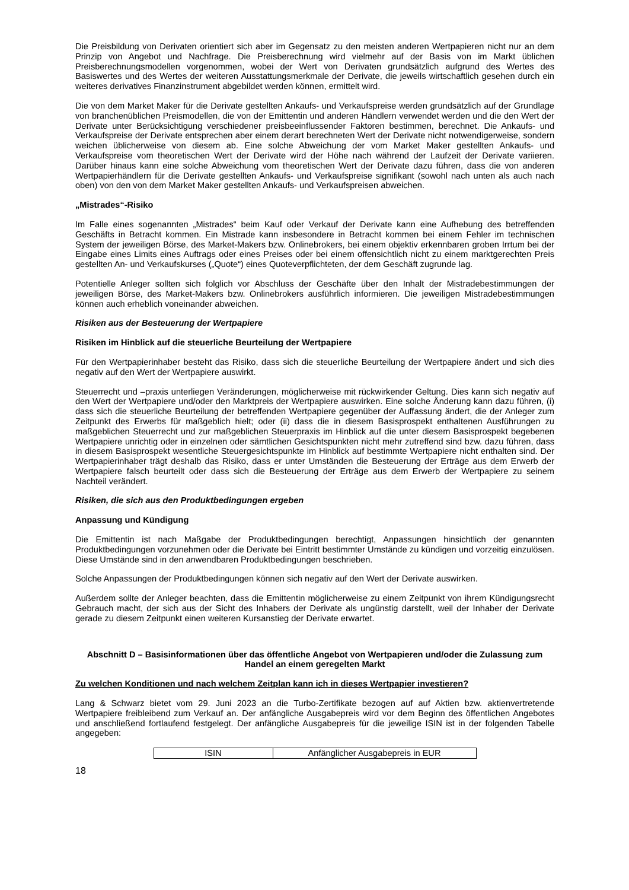Die Preisbildung von Derivaten orientiert sich aber im Gegensatz zu den meisten anderen Wertpapieren nicht nur an dem Prinzip von Angebot und Nachfrage. Die Preisberechnung wird vielmehr auf der Basis von im Markt üblichen Preisberechnungsmodellen vorgenommen, wobei der Wert von Derivaten grundsätzlich aufgrund des Wertes des Basiswertes und des Wertes der weiteren Ausstattungsmerkmale der Derivate, die jeweils wirtschaftlich gesehen durch ein weiteres derivatives Finanzinstrument abgebildet werden können, ermittelt wird.
Die von dem Market Maker für die Derivate gestellten Ankaufs- und Verkaufspreise werden grundsätzlich auf der Grundlage von branchenüblichen Preismodellen, die von der Emittentin und anderen Händlern verwendet werden und die den Wert der Derivate unter Berücksichtigung verschiedener preisbeeinflussender Faktoren bestimmen, berechnet. Die Ankaufs- und Verkaufspreise der Derivate entsprechen aber einem derart berechneten Wert der Derivate nicht notwendigerweise, sondern weichen üblicherweise von diesem ab. Eine solche Abweichung der vom Market Maker gestellten Ankaufs- und Verkaufspreise vom theoretischen Wert der Derivate wird der Höhe nach während der Laufzeit der Derivate variieren. Darüber hinaus kann eine solche Abweichung vom theoretischen Wert der Derivate dazu führen, dass die von anderen Wertpapierhändlern für die Derivate gestellten Ankaufs- und Verkaufspreise signifikant (sowohl nach unten als auch nach oben) von den von dem Market Maker gestellten Ankaufs- und Verkaufspreisen abweichen.
„Mistrades“-Risiko
Im Falle eines sogenannten „Mistrades“ beim Kauf oder Verkauf der Derivate kann eine Aufhebung des betreffenden Geschäfts in Betracht kommen. Ein Mistrade kann insbesondere in Betracht kommen bei einem Fehler im technischen System der jeweiligen Börse, des Market-Makers bzw. Onlinebrokers, bei einem objektiv erkennbaren groben Irrtum bei der Eingabe eines Limits eines Auftrags oder eines Preises oder bei einem offensichtlich nicht zu einem marktgerechten Preis gestellten An- und Verkaufskurses („Quote“) eines Quoteverpflichteten, der dem Geschäft zugrunde lag.
Potentielle Anleger sollten sich folglich vor Abschluss der Geschäfte über den Inhalt der Mistradebestimmungen der jeweiligen Börse, des Market-Makers bzw. Onlinebrokers ausführlich informieren. Die jeweiligen Mistradebestimmungen können auch erheblich voneinander abweichen.
Risiken aus der Besteuerung der Wertpapiere
Risiken im Hinblick auf die steuerliche Beurteilung der Wertpapiere
Für den Wertpapierinhaber besteht das Risiko, dass sich die steuerliche Beurteilung der Wertpapiere ändert und sich dies negativ auf den Wert der Wertpapiere auswirkt.
Steuerrecht und –praxis unterliegen Veränderungen, möglicherweise mit rückwirkender Geltung. Dies kann sich negativ auf den Wert der Wertpapiere und/oder den Marktpreis der Wertpapiere auswirken. Eine solche Änderung kann dazu führen, (i) dass sich die steuerliche Beurteilung der betreffenden Wertpapiere gegenüber der Auffassung ändert, die der Anleger zum Zeitpunkt des Erwerbs für maßgeblich hielt; oder (ii) dass die in diesem Basisprospekt enthaltenen Ausführungen zu maßgeblichen Steuerrecht und zur maßgeblichen Steuerpraxis im Hinblick auf die unter diesem Basisprospekt begebenen Wertpapiere unrichtig oder in einzelnen oder sämtlichen Gesichtspunkten nicht mehr zutreffend sind bzw. dazu führen, dass in diesem Basisprospekt wesentliche Steuergesichtspunkte im Hinblick auf bestimmte Wertpapiere nicht enthalten sind. Der Wertpapierinhaber trägt deshalb das Risiko, dass er unter Umständen die Besteuerung der Erträge aus dem Erwerb der Wertpapiere falsch beurteilt oder dass sich die Besteuerung der Erträge aus dem Erwerb der Wertpapiere zu seinem Nachteil verändert.
Risiken, die sich aus den Produktbedingungen ergeben
Anpassung und Kündigung
Die Emittentin ist nach Maßgabe der Produktbedingungen berechtigt, Anpassungen hinsichtlich der genannten Produktbedingungen vorzunehmen oder die Derivate bei Eintritt bestimmter Umstände zu kündigen und vorzeitig einzulösen. Diese Umstände sind in den anwendbaren Produktbedingungen beschrieben.
Solche Anpassungen der Produktbedingungen können sich negativ auf den Wert der Derivate auswirken.
Außerdem sollte der Anleger beachten, dass die Emittentin möglicherweise zu einem Zeitpunkt von ihrem Kündigungsrecht Gebrauch macht, der sich aus der Sicht des Inhabers der Derivate als ungünstig darstellt, weil der Inhaber der Derivate gerade zu diesem Zeitpunkt einen weiteren Kursanstieg der Derivate erwartet.
Abschnitt D – Basisinformationen über das öffentliche Angebot von Wertpapieren und/oder die Zulassung zum Handel an einem geregelten Markt
Zu welchen Konditionen und nach welchem Zeitplan kann ich in dieses Wertpapier investieren?
Lang & Schwarz bietet vom 29. Juni 2023 an die Turbo-Zertifikate bezogen auf auf Aktien bzw. aktienvertretende Wertpapiere freibleibend zum Verkauf an. Der anfängliche Ausgabepreis wird vor dem Beginn des öffentlichen Angebotes und anschließend fortlaufend festgelegt. Der anfängliche Ausgabepreis für die jeweilige ISIN ist in der folgenden Tabelle angegeben:
| ISIN | Anfänglicher Ausgabepreis in EUR |
18